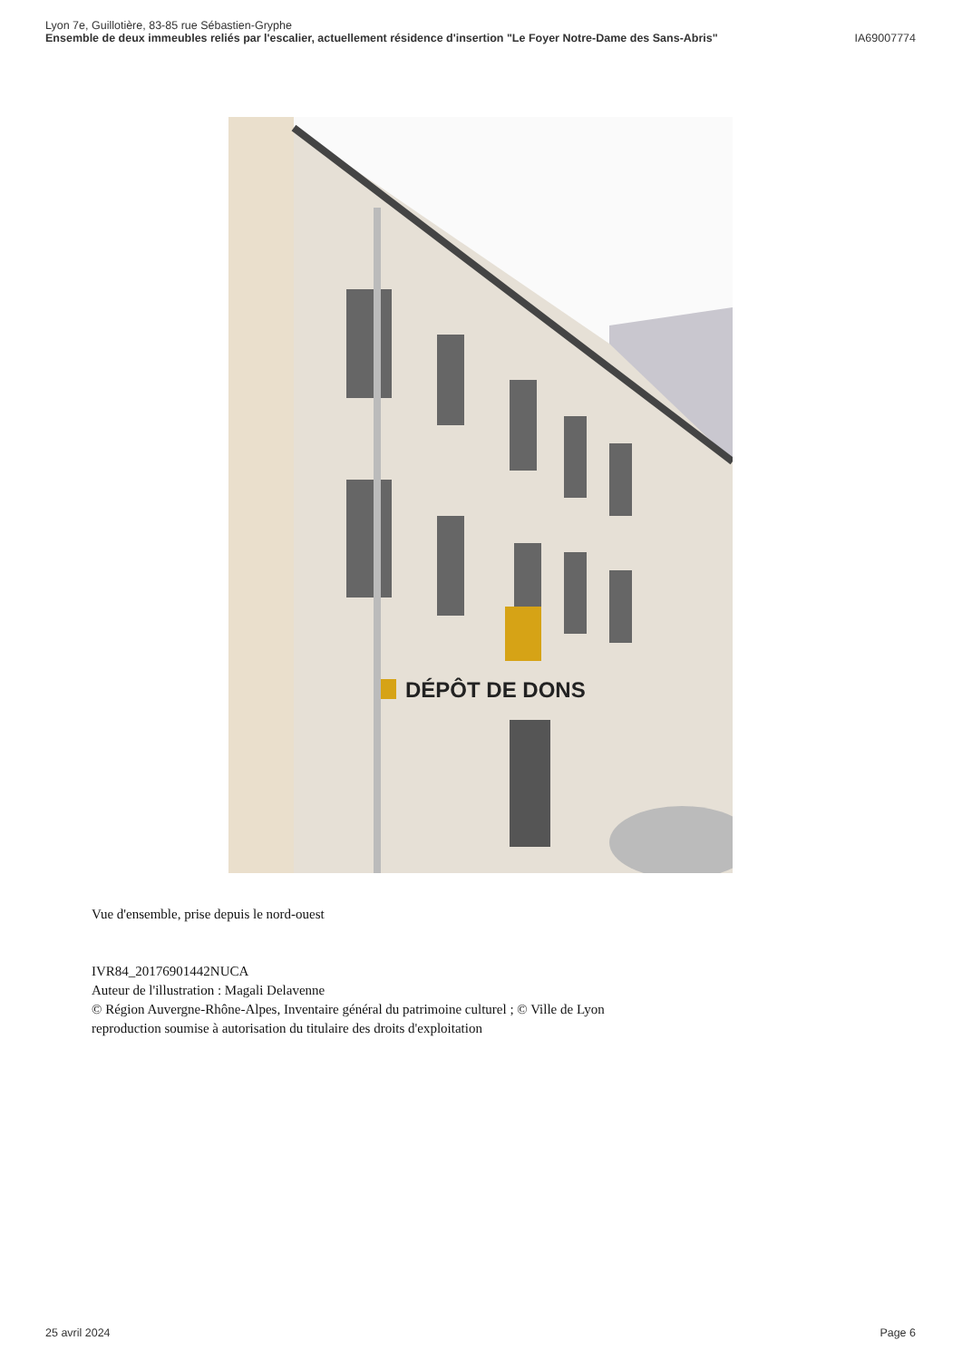Lyon 7e, Guillotière, 83-85 rue Sébastien-Gryphe
Ensemble de deux immeubles reliés par l'escalier, actuellement résidence d'insertion "Le Foyer Notre-Dame des Sans-Abris" IA69007774
DÉPÔT DE DONS
Vue d'ensemble, prise depuis le nord-ouest
IVR84_20176901442NUCA
Auteur de l'illustration : Magali Delavenne
© Région Auvergne-Rhône-Alpes, Inventaire général du patrimoine culturel ; © Ville de Lyon
reproduction soumise à autorisation du titulaire des droits d'exploitation
25 avril 2024 Page 6